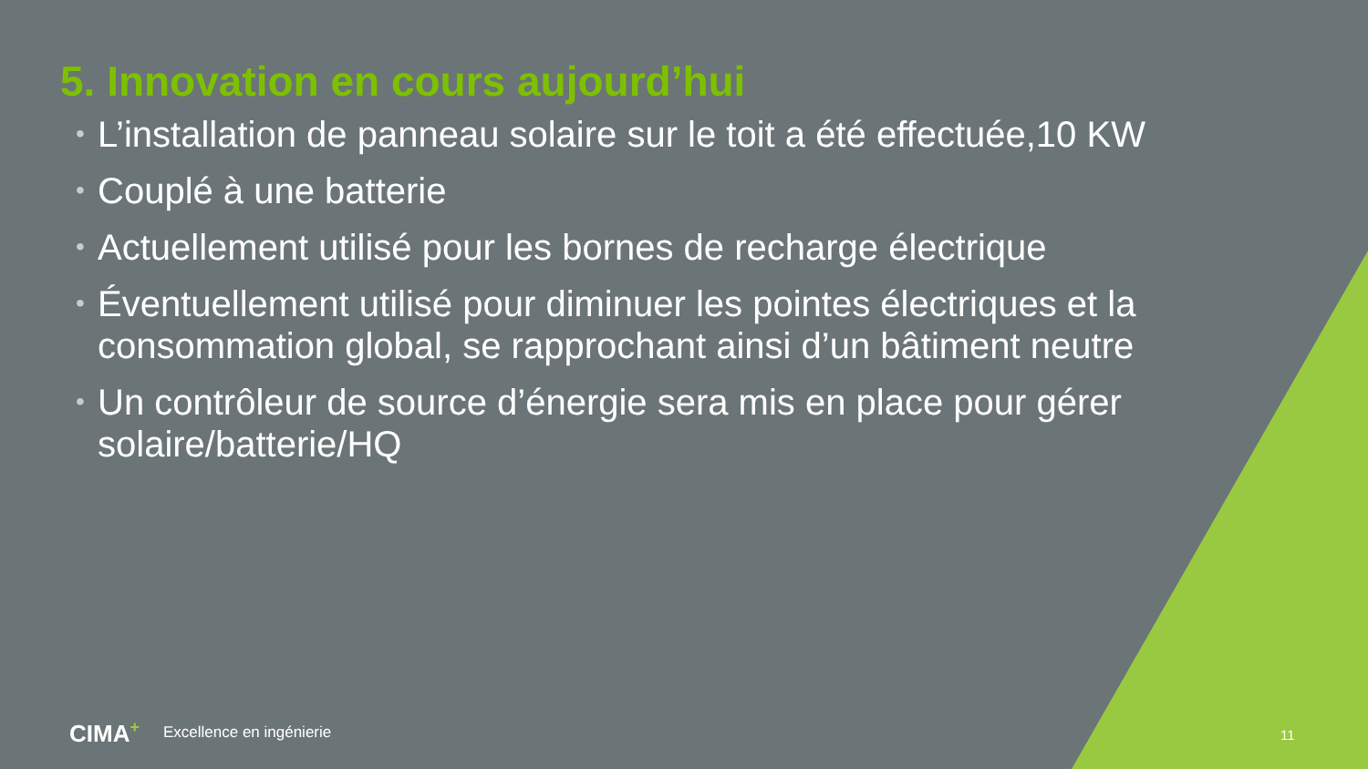5. Innovation en cours aujourd’hui
• L’installation de panneau solaire sur le toit a été effectuée,10 KW
• Couplé à une batterie
• Actuellement utilisé pour les bornes de recharge électrique
• Éventuellement utilisé pour diminuer les pointes électriques et la consommation global, se rapprochant ainsi d’un bâtiment neutre
• Un contrôleur de source d’énergie sera mis en place pour gérer solaire/batterie/HQ
CIMA+ Excellence en ingénierie 11